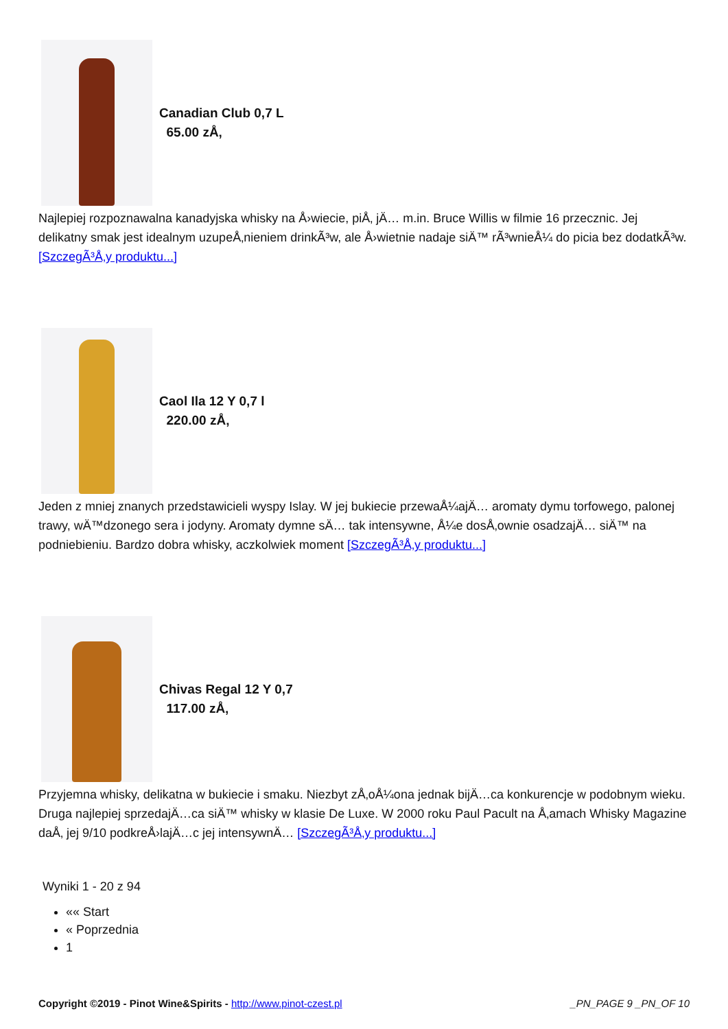Canadian Club 0,7 L
65.00 zÅ‚
Najlepiej rozpoznawalna kanadyjska whisky na Å›wiecie, piÅ‚ jÄ… m.in. Bruce Willis w filmie 16 przecznic. Jej delikatny smak jest idealnym uzupeÅ‚nieniem drinkÃ³w, ale Å›wietnie nadaje siÄ™ rÃ³wnieÅ¼ do picia bez dodatkÃ³w. [SzczegÃ³Å‚y produktu...]
Caol Ila 12 Y 0,7 l
220.00 zÅ‚
Jeden z mniej znanych przedstawicieli wyspy Islay. W jej bukiecie przewaÅ¼ajÄ… aromaty dymu torfowego, palonej trawy, wÄ™dzonego sera i jodyny. Aromaty dymne sÄ… tak intensywne, Å¼e dosÅ‚ownie osadzajÄ… siÄ™ na podniebieniu. Bardzo dobra whisky, aczkolwiek moment [SzczegÃ³Å‚y produktu...]
Chivas Regal 12 Y 0,7
117.00 zÅ‚
Przyjemna whisky, delikatna w bukiecie i smaku. Niezbyt zÅ‚oÅ¼ona jednak bijÄ…ca konkurencje w podobnym wieku. Druga najlepiej sprzedajÄ…ca siÄ™ whisky w klasie De Luxe. W 2000 roku Paul Pacult na Å‚amach Whisky Magazine daÅ‚ jej 9/10 podkreÅ›lajÄ…c jej intensywnÄ… [SzczegÃ³Å‚y produktu...]
Wyniki 1 - 20 z 94
«« Start
« Poprzednia
1
Copyright ©2019 - Pinot Wine&Spirits - http://www.pinot-czest.pl _PN_PAGE 9 _PN_OF 10